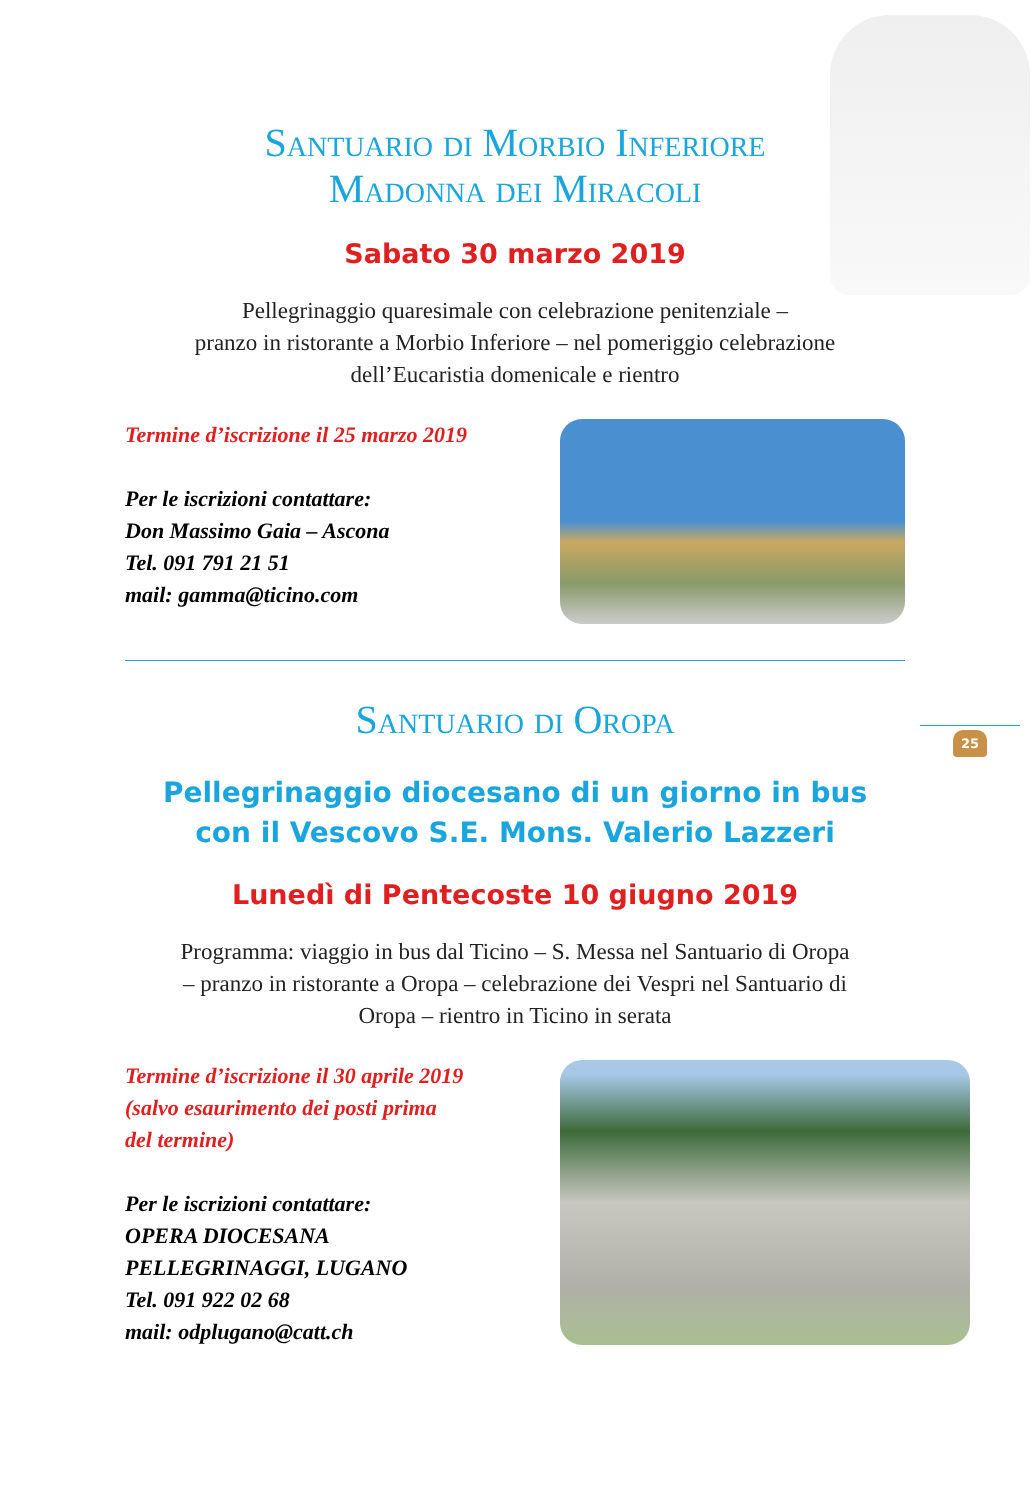25
Santuario di Morbio Inferiore
Madonna dei Miracoli
Sabato 30 marzo 2019
Pellegrinaggio quaresimale con celebrazione penitenziale –
pranzo in ristorante a Morbio Inferiore – nel pomeriggio celebrazione
dell’Eucaristia domenicale e rientro
Termine d’iscrizione il 25 marzo 2019
Per le iscrizioni contattare:
Don Massimo Gaia – Ascona
Tel. 091 791 21 51
mail: gamma@ticino.com
Santuario di Oropa
Pellegrinaggio diocesano di un giorno in bus
con il Vescovo S.E. Mons. Valerio Lazzeri
Lunedì di Pentecoste 10 giugno 2019
Programma: viaggio in bus dal Ticino – S. Messa nel Santuario di Oropa
– pranzo in ristorante a Oropa – celebrazione dei Vespri nel Santuario di
Oropa – rientro in Ticino in serata
Termine d’iscrizione il 30 aprile 2019
(salvo esaurimento dei posti prima
del termine)
Per le iscrizioni contattare:
OPERA DIOCESANA
PELLEGRINAGGI, LUGANO
Tel. 091 922 02 68
mail: odplugano@catt.ch